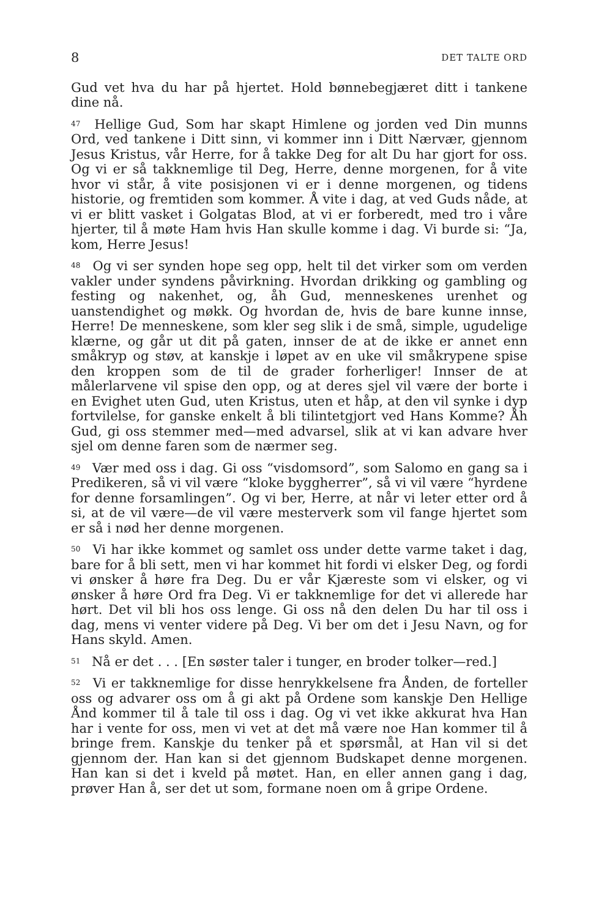8 DET TALTE ORD
Gud vet hva du har på hjertet. Hold bønnebegjæret ditt i tankene dine nå.
<sup>47</sup> Hellige Gud, Som har skapt Himlene og jorden ved Din munns Ord, ved tankene i Ditt sinn, vi kommer inn i Ditt Nærvær, gjennom Jesus Kristus, vår Herre, for å takke Deg for alt Du har gjort for oss. Og vi er så takknemlige til Deg, Herre, denne morgenen, for å vite hvor vi står, å vite posisjonen vi er i denne morgenen, og tidens historie, og fremtiden som kommer. Å vite i dag, at ved Guds nåde, at vi er blitt vasket i Golgatas Blod, at vi er forberedt, med tro i våre hjerter, til å møte Ham hvis Han skulle komme i dag. Vi burde si: “Ja, kom, Herre Jesus!
<sup>48</sup> Og vi ser synden hope seg opp, helt til det virker som om verden vakler under syndens påvirkning. Hvordan drikking og gambling og festing og nakenhet, og, åh Gud, menneskenes urenhet og uanstendighet og møkk. Og hvordan de, hvis de bare kunne innse, Herre! De menneskene, som kler seg slik i de små, simple, ugudelige klærne, og går ut dit på gaten, innser de at de ikke er annet enn småkryp og støv, at kanskje i løpet av en uke vil småkrypene spise den kroppen som de til de grader forherliger! Innser de at målerlarvene vil spise den opp, og at deres sjel vil være der borte i en Evighet uten Gud, uten Kristus, uten et håp, at den vil synke i dyp fortvilelse, for ganske enkelt å bli tilintetgjort ved Hans Komme? Åh Gud, gi oss stemmer med—med advarsel, slik at vi kan advare hver sjel om denne faren som de nærmer seg.
<sup>49</sup> Vær med oss i dag. Gi oss “visdomsord”, som Salomo en gang sa i Predikeren, så vi vil være “kloke byggherrer”, så vi vil være “hyrdene for denne forsamlingen”. Og vi ber, Herre, at når vi leter etter ord å si, at de vil være—de vil være mesterverk som vil fange hjertet som er så i nød her denne morgenen.
<sup>50</sup> Vi har ikke kommet og samlet oss under dette varme taket i dag, bare for å bli sett, men vi har kommet hit fordi vi elsker Deg, og fordi vi ønsker å høre fra Deg. Du er vår Kjæreste som vi elsker, og vi ønsker å høre Ord fra Deg. Vi er takknemlige for det vi allerede har hørt. Det vil bli hos oss lenge. Gi oss nå den delen Du har til oss i dag, mens vi venter videre på Deg. Vi ber om det i Jesu Navn, og for Hans skyld. Amen.
<sup>51</sup> Nå er det . . . [En søster taler i tunger, en broder tolker—red.]
<sup>52</sup> Vi er takknemlige for disse henrykkelsene fra Ånden, de forteller oss og advarer oss om å gi akt på Ordene som kanskje Den Hellige Ånd kommer til å tale til oss i dag. Og vi vet ikke akkurat hva Han har i vente for oss, men vi vet at det må være noe Han kommer til å bringe frem. Kanskje du tenker på et spørsmål, at Han vil si det gjennom der. Han kan si det gjennom Budskapet denne morgenen. Han kan si det i kveld på møtet. Han, en eller annen gang i dag, prøver Han å, ser det ut som, formane noen om å gripe Ordene.